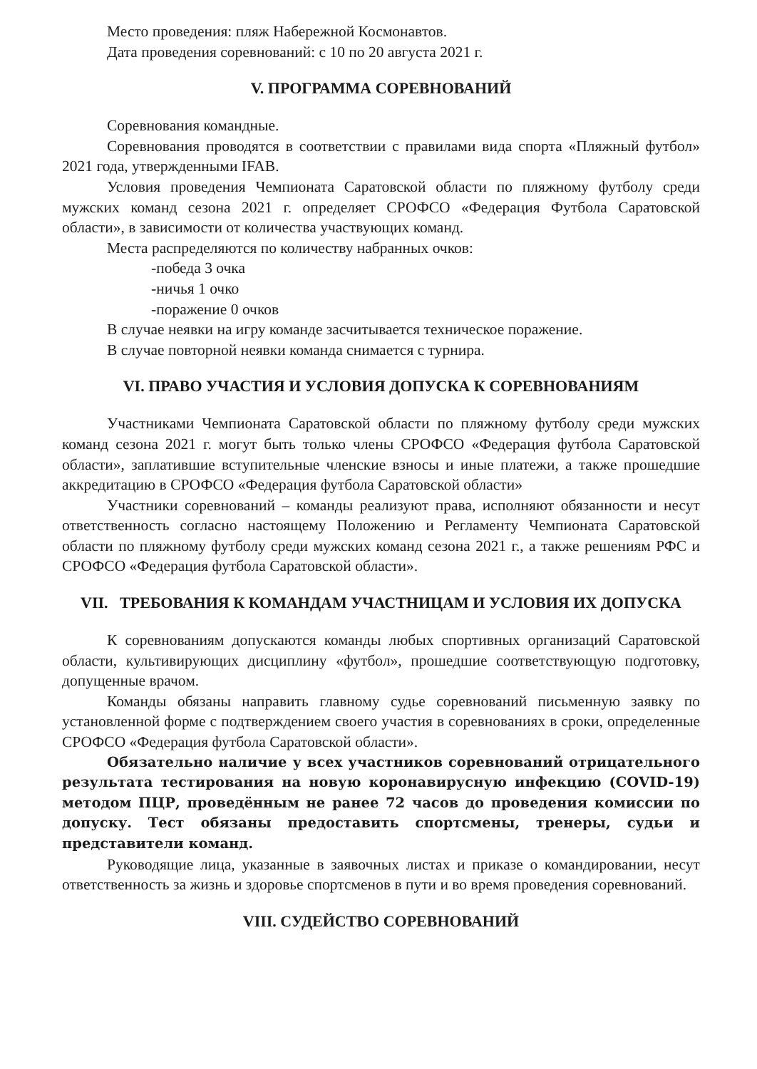Место проведения: пляж Набережной Космонавтов.
Дата проведения соревнований: с 10 по 20 августа 2021 г.
V. ПРОГРАММА СОРЕВНОВАНИЙ
Соревнования командные.
Соревнования проводятся в соответствии с правилами вида спорта «Пляжный футбол» 2021 года, утвержденными IFAB.
Условия проведения Чемпионата Саратовской области по пляжному футболу среди мужских команд сезона 2021 г. определяет СРОФСО «Федерация Футбола Саратовской области», в зависимости от количества участвующих команд.
Места распределяются по количеству набранных очков:
-победа 3 очка
-ничья 1 очко
-поражение 0 очков
В случае неявки на игру команде засчитывается техническое поражение.
В случае повторной неявки команда снимается с турнира.
VI. ПРАВО УЧАСТИЯ И УСЛОВИЯ ДОПУСКА К СОРЕВНОВАНИЯМ
Участниками Чемпионата Саратовской области по пляжному футболу среди мужских команд сезона 2021 г. могут быть только члены СРОФСО «Федерация футбола Саратовской области», заплатившие вступительные членские взносы и иные платежи, а также прошедшие аккредитацию в СРОФСО «Федерация футбола Саратовской области»
Участники соревнований – команды реализуют права, исполняют обязанности и несут ответственность согласно настоящему Положению и Регламенту Чемпионата Саратовской области по пляжному футболу среди мужских команд сезона 2021 г., а также решениям РФС и СРОФСО «Федерация футбола Саратовской области».
VII. ТРЕБОВАНИЯ К КОМАНДАМ УЧАСТНИЦАМ И УСЛОВИЯ ИХ ДОПУСКА
К соревнованиям допускаются команды любых спортивных организаций Саратовской области, культивирующих дисциплину «футбол», прошедшие соответствующую подготовку, допущенные врачом.
Команды обязаны направить главному судье соревнований письменную заявку по установленной форме с подтверждением своего участия в соревнованиях в сроки, определенные СРОФСО «Федерация футбола Саратовской области».
Обязательно наличие у всех участников соревнований отрицательного результата тестирования на новую коронавирусную инфекцию (COVID-19) методом ПЦР, проведённым не ранее 72 часов до проведения комиссии по допуску. Тест обязаны предоставить спортсмены, тренеры, судьи и представители команд.
Руководящие лица, указанные в заявочных листах и приказе о командировании, несут ответственность за жизнь и здоровье спортсменов в пути и во время проведения соревнований.
VIII. СУДЕЙСТВО СОРЕВНОВАНИЙ